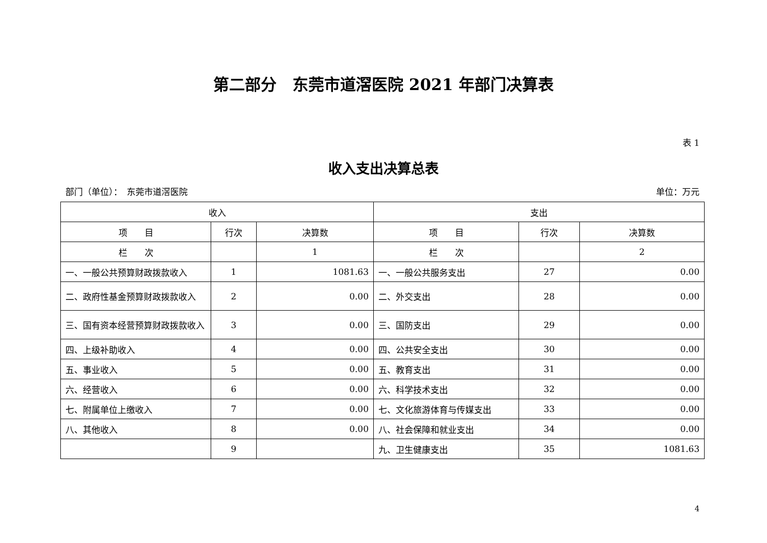第二部分　东莞市道滘医院 2021 年部门决算表
表 1
收入支出决算总表
部门（单位）：　东莞市道滘医院 单位：万元
| 收入 | | | 支出 | | |
| --- | --- | --- | --- | --- | --- |
| 项 目 | 行次 | 决算数 | 项 目 | 行次 | 决算数 |
| 栏 次 | | 1 | 栏 次 | | 2 |
| 一、一般公共预算财政拨款收入 | 1 | 1081.63 | 一、一般公共服务支出 | 27 | 0.00 |
| 二、政府性基金预算财政拨款收入 | 2 | 0.00 | 二、外交支出 | 28 | 0.00 |
| 三、国有资本经营预算财政拨款收入 | 3 | 0.00 | 三、国防支出 | 29 | 0.00 |
| 四、上级补助收入 | 4 | 0.00 | 四、公共安全支出 | 30 | 0.00 |
| 五、事业收入 | 5 | 0.00 | 五、教育支出 | 31 | 0.00 |
| 六、经营收入 | 6 | 0.00 | 六、科学技术支出 | 32 | 0.00 |
| 七、附属单位上缴收入 | 7 | 0.00 | 七、文化旅游体育与传媒支出 | 33 | 0.00 |
| 八、其他收入 | 8 | 0.00 | 八、社会保障和就业支出 | 34 | 0.00 |
| | 9 | | 九、卫生健康支出 | 35 | 1081.63 |
4